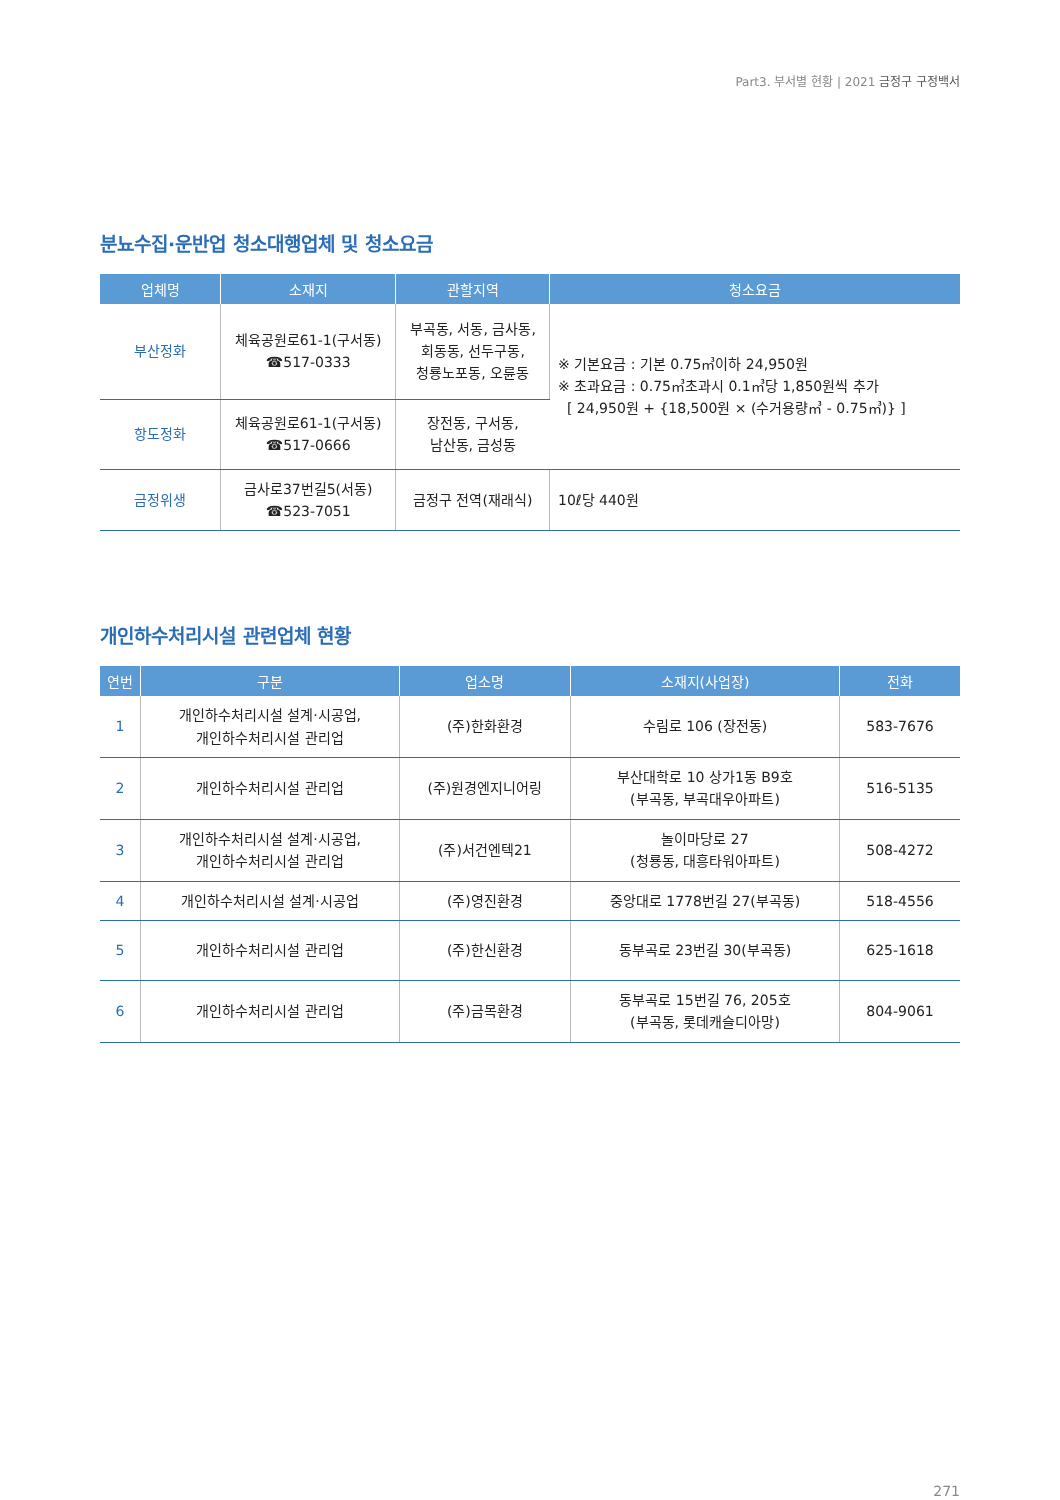Part3. 부서별 현황 | 2021 금정구 구정백서
분뇨수집·운반업 청소대행업체 및 청소요금
| 업체명 | 소재지 | 관할지역 | 청소요금 |
| --- | --- | --- | --- |
| 부산정화 | 체육공원로61-1(구서동) ☎517-0333 | 부곡동, 서동, 금사동, 회동동, 선두구동, 청룡노포동, 오륜동 | ※ 기본요금 : 기본 0.75㎥이하 24,950원 ※ 초과요금 : 0.75㎥초과시 0.1㎥당 1,850원씩 추가 [ 24,950원 + {18,500원 × (수거용량㎥ - 0.75㎥)} ] |
| 항도정화 | 체육공원로61-1(구서동) ☎517-0666 | 장전동, 구서동, 남산동, 금성동 | |
| 금정위생 | 금사로37번길5(서동) ☎523-7051 | 금정구 전역(재래식) | 10ℓ당 440원 |
개인하수처리시설 관련업체 현황
| 연번 | 구분 | 업소명 | 소재지(사업장) | 전화 |
| --- | --- | --- | --- | --- |
| 1 | 개인하수처리시설 설계·시공업, 개인하수처리시설 관리업 | (주)한화환경 | 수림로 106 (장전동) | 583-7676 |
| 2 | 개인하수처리시설 관리업 | (주)원경엔지니어링 | 부산대학로 10 상가1동 B9호 (부곡동, 부곡대우아파트) | 516-5135 |
| 3 | 개인하수처리시설 설계·시공업, 개인하수처리시설 관리업 | (주)서건엔텍21 | 놀이마당로 27 (청룡동, 대흥타워아파트) | 508-4272 |
| 4 | 개인하수처리시설 설계·시공업 | (주)영진환경 | 중앙대로 1778번길 27(부곡동) | 518-4556 |
| 5 | 개인하수처리시설 관리업 | (주)한신환경 | 동부곡로 23번길 30(부곡동) | 625-1618 |
| 6 | 개인하수처리시설 관리업 | (주)금목환경 | 동부곡로 15번길 76, 205호 (부곡동, 롯데캐슬디아망) | 804-9061 |
271